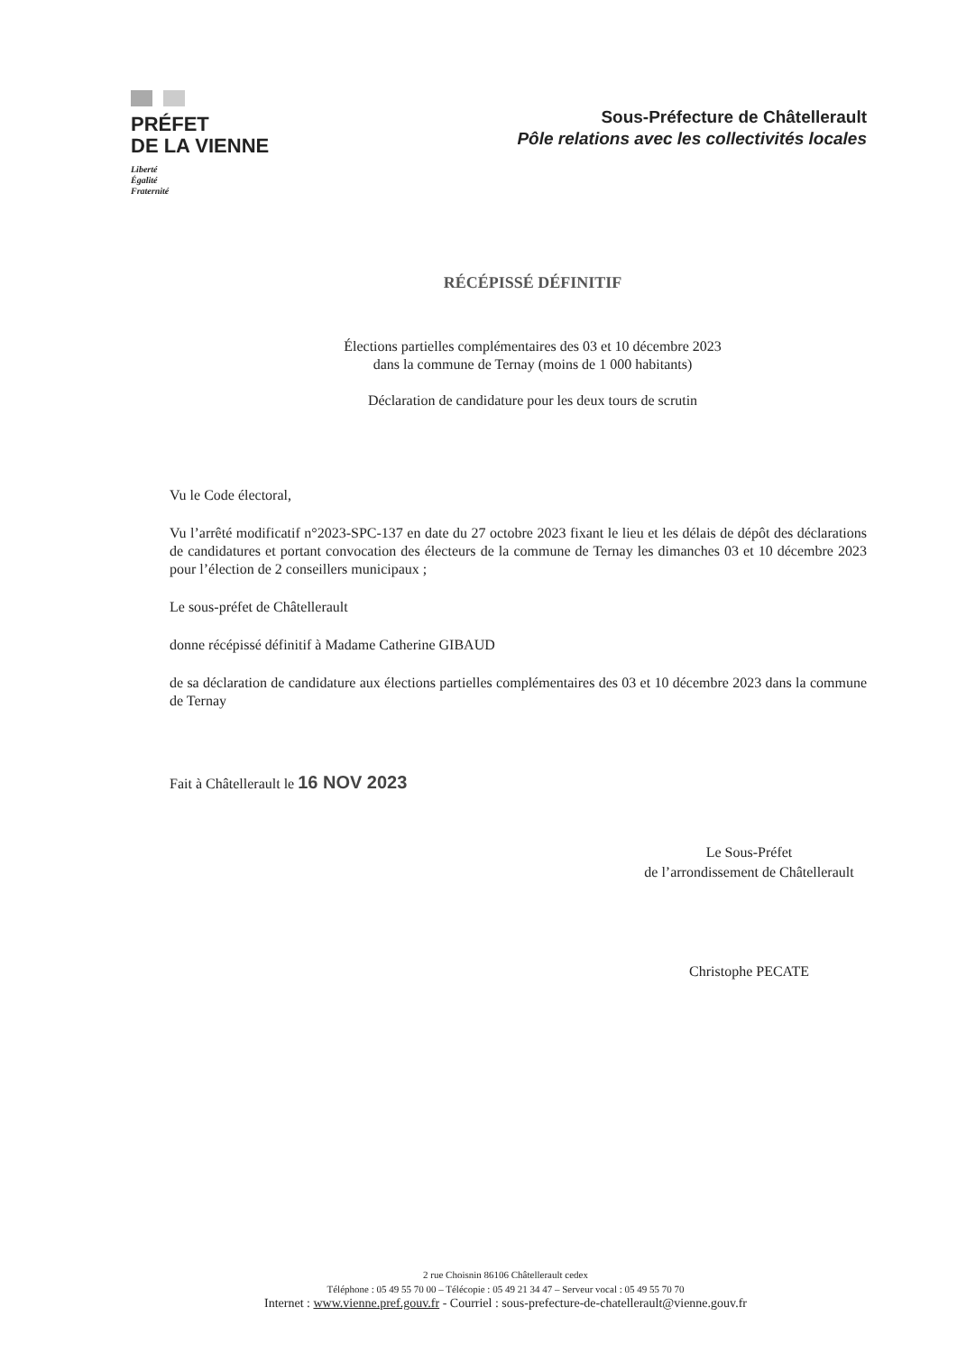PRÉFET
DE LA VIENNE
Liberté
Égalité
Fraternité
Sous-Préfecture de Châtellerault
Pôle relations avec les collectivités locales
RÉCÉPISSÉ DÉFINITIF
Élections partielles complémentaires des 03 et 10 décembre 2023
dans la commune de Ternay (moins de 1 000 habitants)
Déclaration de candidature pour les deux tours de scrutin
Vu le Code électoral,
Vu l’arrêté modificatif n°2023-SPC-137 en date du 27 octobre 2023 fixant le lieu et les délais de dépôt des déclarations de candidatures et portant convocation des électeurs de la commune de Ternay les dimanches 03 et 10 décembre 2023 pour l’élection de 2 conseillers municipaux ;
Le sous-préfet de Châtellerault
donne récépissé définitif à Madame Catherine GIBAUD
de sa déclaration de candidature aux élections partielles complémentaires des 03 et 10 décembre 2023 dans la commune de Ternay
Fait à Châtellerault le 16 NOV 2023
Le Sous-Préfet
de l’arrondissement de Châtellerault
Christophe PECATE
2 rue Choisnin 86106 Châtellerault cedex
Téléphone : 05 49 55 70 00 – Télécopie : 05 49 21 34 47 – Serveur vocal : 05 49 55 70 70
Internet : www.vienne.pref.gouv.fr - Courriel : sous-prefecture-de-chatellerault@vienne.gouv.fr